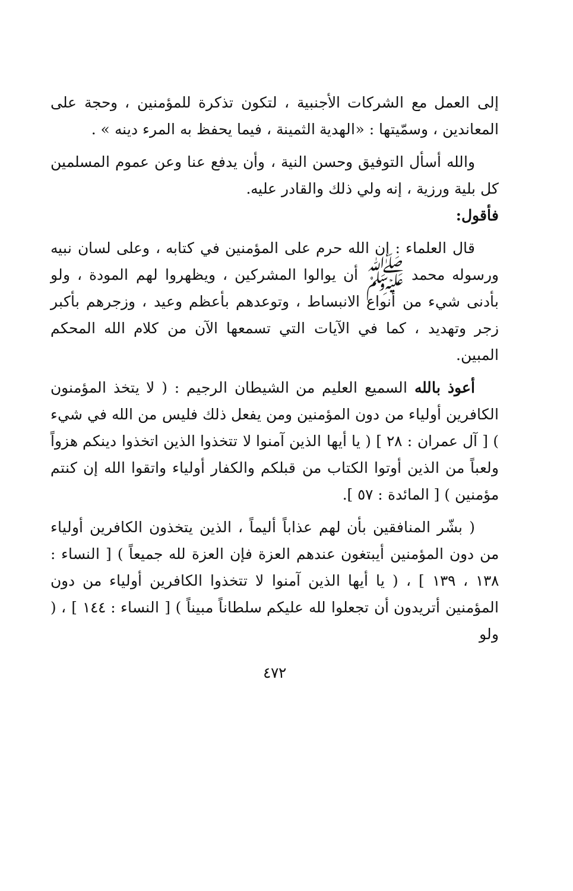إلى العمل مع الشركات الأجنبية ، لتكون تذكرة للمؤمنين ، وحجة على المعاندين ، وسمّيتها : «الهدية الثمينة ، فيما يحفظ به المرء دينه » .
والله أسأل التوفيق وحسن النية ، وأن يدفع عنا وعن عموم المسلمين كل بلية ورزية ، إنه ولي ذلك والقادر عليه.
فأقول:
قال العلماء : إن الله حرم على المؤمنين في كتابه ، وعلى لسان نبيه ورسوله محمد ﷺ أن يوالوا المشركين ، ويظهروا لهم المودة ، ولو بأدنى شيء من أنواع الانبساط ، وتوعدهم بأعظم وعيد ، وزجرهم بأكبر زجر وتهديد ، كما في الآيات التي تسمعها الآن من كلام الله المحكم المبين.
أعوذ بالله السميع العليم من الشيطان الرجيم : ( لا يتخذ المؤمنون الكافرين أولياء من دون المؤمنين ومن يفعل ذلك فليس من الله في شيء ) [ آل عمران : ٢٨ ] ( يا أيها الذين آمنوا لا تتخذوا الذين اتخذوا دينكم هزواً ولعباً من الذين أوتوا الكتاب من قبلكم والكفار أولياء واتقوا الله إن كنتم مؤمنين ) [ المائدة : ٥٧ ].
( بشّر المنافقين بأن لهم عذاباً أليماً ، الذين يتخذون الكافرين أولياء من دون المؤمنين أيبتغون عندهم العزة فإن العزة لله جميعاً ) [ النساء : ١٣٨ ، ١٣٩ ] ، ( يا أيها الذين آمنوا لا تتخذوا الكافرين أولياء من دون المؤمنين أتريدون أن تجعلوا لله عليكم سلطاناً مبيناً ) [ النساء : ١٤٤ ] ، ( ولو
٤٧٢